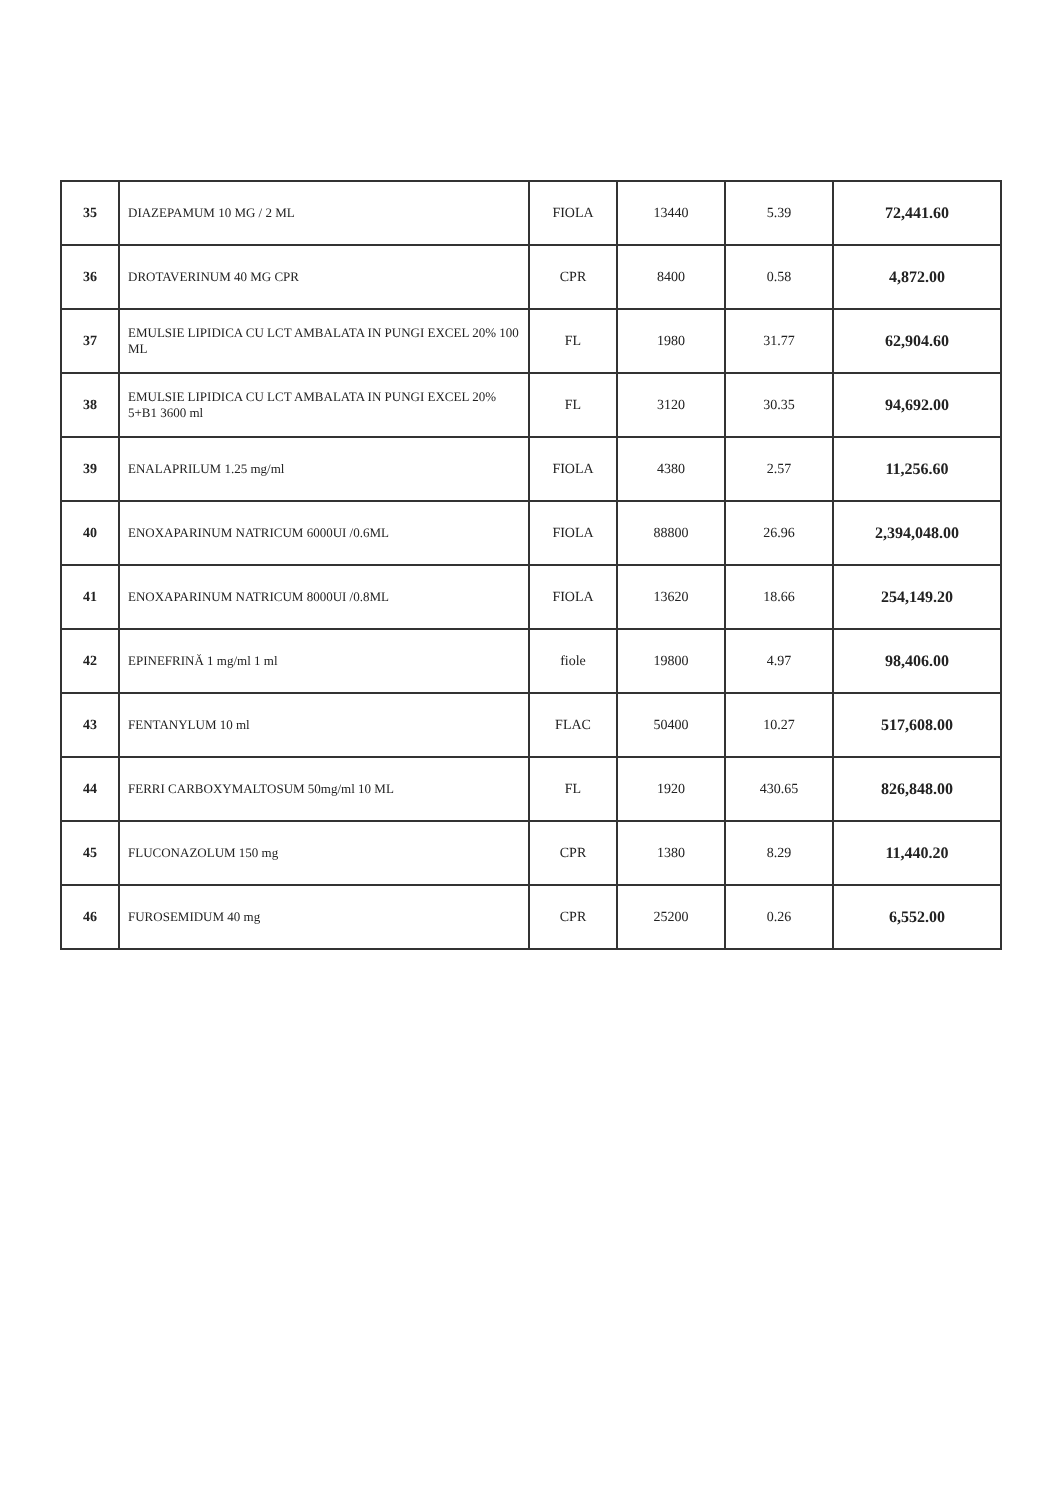| 35 | DIAZEPAMUM 10 MG / 2 ML | FIOLA | 13440 | 5.39 | 72,441.60 |
| 36 | DROTAVERINUM 40 MG CPR | CPR | 8400 | 0.58 | 4,872.00 |
| 37 | EMULSIE LIPIDICA CU LCT AMBALATA IN PUNGI EXCEL 20% 100 ML | FL | 1980 | 31.77 | 62,904.60 |
| 38 | EMULSIE LIPIDICA CU LCT AMBALATA IN PUNGI EXCEL 20% 5+B1 3600 ml | FL | 3120 | 30.35 | 94,692.00 |
| 39 | ENALAPRILUM 1.25 mg/ml | FIOLA | 4380 | 2.57 | 11,256.60 |
| 40 | ENOXAPARINUM NATRICUM 6000UI /0.6ML | FIOLA | 88800 | 26.96 | 2,394,048.00 |
| 41 | ENOXAPARINUM NATRICUM 8000UI /0.8ML | FIOLA | 13620 | 18.66 | 254,149.20 |
| 42 | EPINEFRINĂ 1 mg/ml 1 ml | fiole | 19800 | 4.97 | 98,406.00 |
| 43 | FENTANYLUM 10 ml | FLAC | 50400 | 10.27 | 517,608.00 |
| 44 | FERRI CARBOXYMALTOSUM 50mg/ml 10 ML | FL | 1920 | 430.65 | 826,848.00 |
| 45 | FLUCONAZOLUM 150 mg | CPR | 1380 | 8.29 | 11,440.20 |
| 46 | FUROSEMIDUM 40 mg | CPR | 25200 | 0.26 | 6,552.00 |